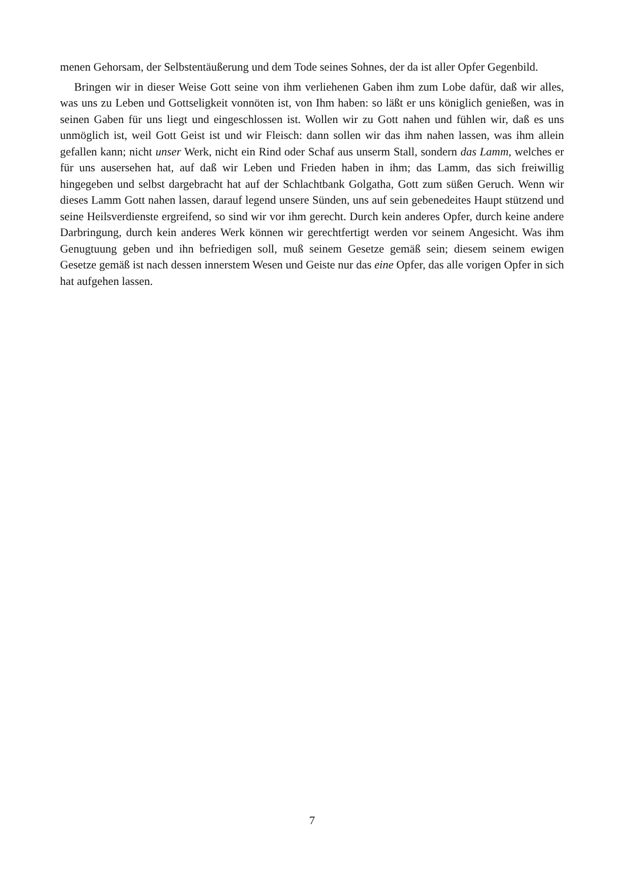menen Gehorsam, der Selbstentäußerung und dem Tode seines Sohnes, der da ist aller Opfer Gegenbild.
Bringen wir in dieser Weise Gott seine von ihm verliehenen Gaben ihm zum Lobe dafür, daß wir alles, was uns zu Leben und Gottseligkeit vonnöten ist, von Ihm haben: so läßt er uns königlich genießen, was in seinen Gaben für uns liegt und eingeschlossen ist. Wollen wir zu Gott nahen und fühlen wir, daß es uns unmöglich ist, weil Gott Geist ist und wir Fleisch: dann sollen wir das ihm nahen lassen, was ihm allein gefallen kann; nicht unser Werk, nicht ein Rind oder Schaf aus unserm Stall, sondern das Lamm, welches er für uns ausersehen hat, auf daß wir Leben und Frieden haben in ihm; das Lamm, das sich freiwillig hingegeben und selbst dargebracht hat auf der Schlachtbank Golgatha, Gott zum süßen Geruch. Wenn wir dieses Lamm Gott nahen lassen, darauf legend unsere Sünden, uns auf sein gebenedeites Haupt stützend und seine Heilsverdienste ergreifend, so sind wir vor ihm gerecht. Durch kein anderes Opfer, durch keine andere Darbringung, durch kein anderes Werk können wir gerechtfertigt werden vor seinem Angesicht. Was ihm Genugtuung geben und ihn befriedigen soll, muß seinem Gesetze gemäß sein; diesem seinem ewigen Gesetze gemäß ist nach dessen innerstem Wesen und Geiste nur das eine Opfer, das alle vorigen Opfer in sich hat aufgehen lassen.
7